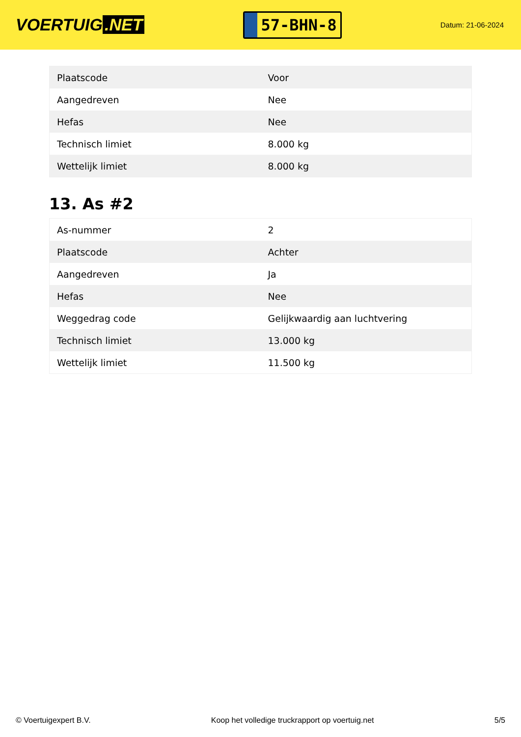VOERTUIG.NET
57-BHN-8
Datum: 21-06-2024
| Plaatscode | Voor |
| Aangedreven | Nee |
| Hefas | Nee |
| Technisch limiet | 8.000 kg |
| Wettelijk limiet | 8.000 kg |
13. As #2
| As-nummer | 2 |
| Plaatscode | Achter |
| Aangedreven | Ja |
| Hefas | Nee |
| Weggedrag code | Gelijkwaardig aan luchtvering |
| Technisch limiet | 13.000 kg |
| Wettelijk limiet | 11.500 kg |
© Voertuigexpert B.V. Koop het volledige truckrapport op voertuig.net 5/5